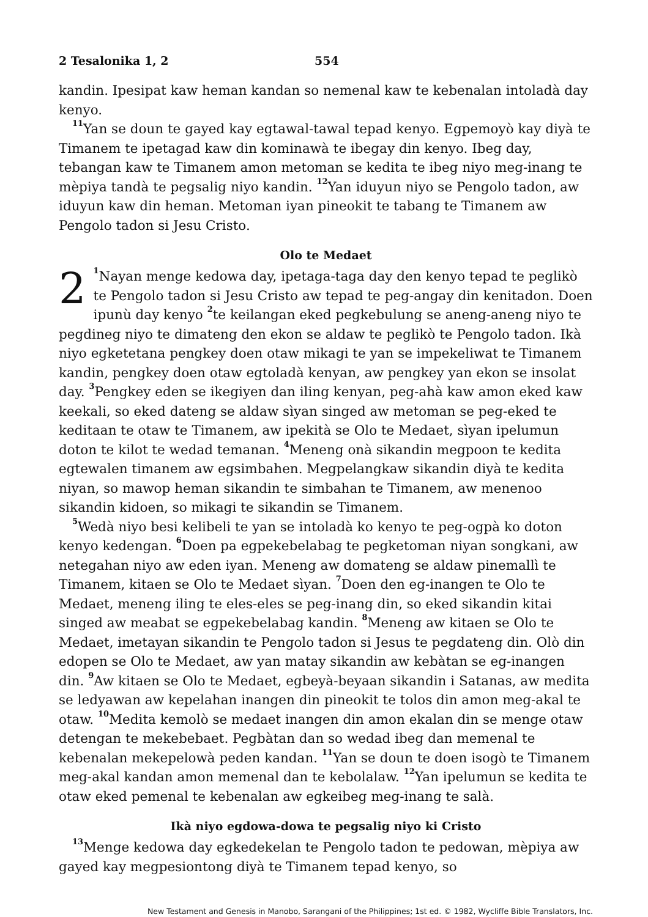2 Tesalonika 1, 2 554
kandin. Ipesipat kaw heman kandan so nemenal kaw te kebenalan intoladà day kenyo.
<sup>11</sup> Yan se doun te gayed kay egtawal-tawal tepad kenyo. Egpemoyò kay diyà te Timanem te ipetagad kaw din kominawà te ibegay din kenyo. Ibeg day, tebangan kaw te Timanem amon metoman se kedita te ibeg niyo meg-inang te mèpiya tandà te pegsalig niyo kandin. <sup>12</sup>Yan iduyun niyo se Pengolo tadon, aw iduyun kaw din heman. Metoman iyan pineokit te tabang te Timanem aw Pengolo tadon si Jesu Cristo.
Olo te Medaet
2<sup>1</sup>Nayan menge kedowa day, ipetaga-taga day den kenyo tepad te peglikò te Pengolo tadon si Jesu Cristo aw tepad te peg-angay din kenitadon. Doen ipunù day kenyo <sup>2</sup>te keilangan eked pegkebulung se aneng-aneng niyo te pegdineg niyo te dimateng den ekon se aldaw te peglikò te Pengolo tadon. Ikà niyo egketetana pengkey doen otaw mikagi te yan se impekeliwat te Timanem kandin, pengkey doen otaw egtoladà kenyan, aw pengkey yan ekon se insolat day. <sup>3</sup>Pengkey eden se ikegiyen dan iling kenyan, peg-ahà kaw amon eked kaw keekali, so eked dateng se aldaw sìyan singed aw metoman se peg-eked te keditaan te otaw te Timanem, aw ipekità se Olo te Medaet, sìyan ipelumun doton te kilot te wedad temanan. <sup>4</sup>Meneng onà sikandin megpoon te kedita egtewalen timanem aw egsimbahen. Megpelangkaw sikandin diyà te kedita niyan, so mawop heman sikandin te simbahan te Timanem, aw menenoo sikandin kidoen, so mikagi te sikandin se Timanem.
<sup>5</sup> Wedà niyo besi kelibeli te yan se intoladà ko kenyo te peg-ogpà ko doton kenyo kedengan. <sup>6</sup>Doen pa egpekebelabag te pegketoman niyan songkani, aw netegahan niyo aw eden iyan. Meneng aw domateng se aldaw pinemallì te Timanem, kitaen se Olo te Medaet sìyan. <sup>7</sup>Doen den eg-inangen te Olo te Medaet, meneng iling te eles-eles se peg-inang din, so eked sikandin kitai singed aw meabat se egpekebelabag kandin. <sup>8</sup>Meneng aw kitaen se Olo te Medaet, imetayan sikandin te Pengolo tadon si Jesus te pegdateng din. Olò din edopen se Olo te Medaet, aw yan matay sikandin aw kebàtan se eg-inangen din. <sup>9</sup>Aw kitaen se Olo te Medaet, egbeyà-beyaan sikandin i Satanas, aw medita se ledyawan aw kepelahan inangen din pineokit te tolos din amon meg-akal te otaw. <sup>10</sup>Medita kemolò se medaet inangen din amon ekalan din se menge otaw detengan te mekebebaet. Pegbàtan dan so wedad ibeg dan memenal te kebenalan mekepelowà peden kandan. <sup>11</sup>Yan se doun te doen isogò te Timanem meg-akal kandan amon memenal dan te kebolalaw. <sup>12</sup>Yan ipelumun se kedita te otaw eked pemenal te kebenalan aw egkeibeg meg-inang te salà.
Ikà niyo egdowa-dowa te pegsalig niyo ki Cristo
<sup>13</sup> Menge kedowa day egkedekelan te Pengolo tadon te pedowan, mèpiya aw gayed kay megpesiontong diyà te Timanem tepad kenyo, so
New Testament and Genesis in Manobo, Sarangani of the Philippines; 1st ed. © 1982, Wycliffe Bible Translators, Inc.